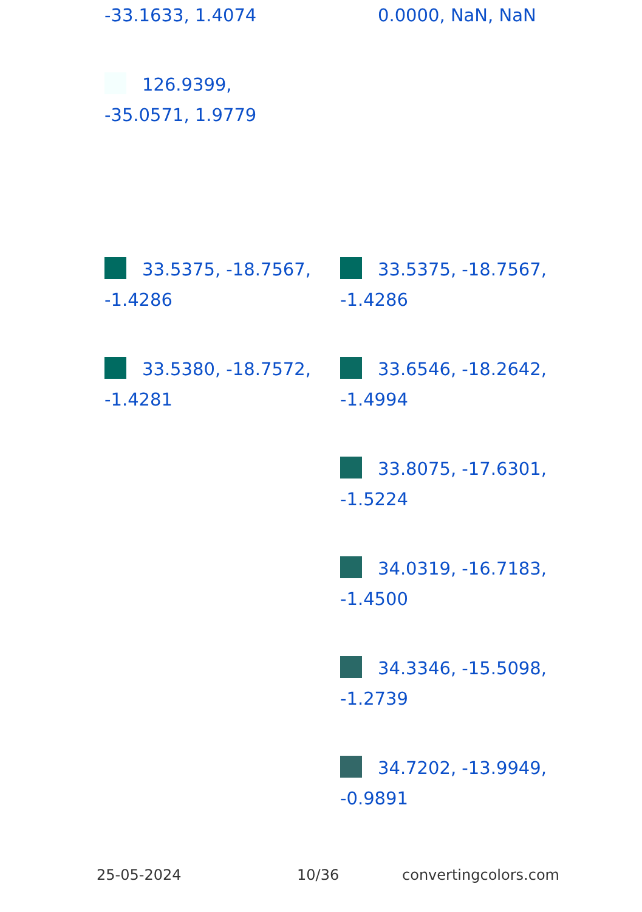-33.1633, 1.4074 0.0000, NaN, NaN
126.9399,
-35.0571, 1.9779
33.5375, -18.7567,
-1.4286
33.5375, -18.7567,
-1.4286
33.5380, -18.7572,
-1.4281
33.6546, -18.2642,
-1.4994
33.8075, -17.6301,
-1.5224
34.0319, -16.7183,
-1.4500
34.3346, -15.5098,
-1.2739
34.7202, -13.9949,
-0.9891
25-05-2024 10/36 convertingcolors.com